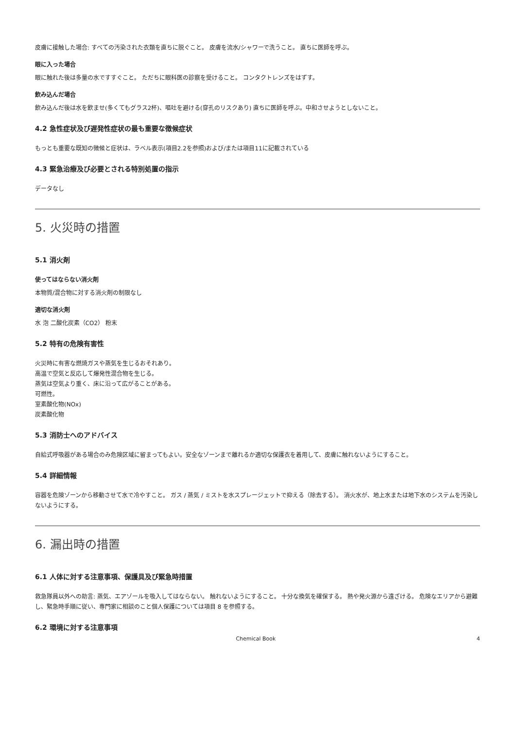皮膚に接触した場合: すべての汚染された衣類を直ちに脱ぐこと。 皮膚を流水/シャワーで洗うこと。 直ちに医師を呼ぶ。
眼に入った場合
眼に触れた後は多量の水ですすぐこと。 ただちに眼科医の診察を受けること。 コンタクトレンズをはずす。
飲み込んだ場合
飲み込んだ後は水を飲ませ(多くてもグラス2杯)、嘔吐を避ける(穿孔のリスクあり) 直ちに医師を呼ぶ。中和させようとしないこと。
4.2 急性症状及び遅発性症状の最も重要な徴候症状
もっとも重要な既知の徴候と症状は、ラベル表示(項目2.2を参照)および/または項目11に記載されている
4.3 緊急治療及び必要とされる特別処置の指示
データなし
5. 火災時の措置
5.1 消火剤
使ってはならない消火剤
本物質/混合物に対する消火剤の制限なし
適切な消火剤
水 泡 二酸化炭素（CO2） 粉末
5.2 特有の危険有害性
火災時に有害な燃焼ガスや蒸気を生じるおそれあり。
高温で空気と反応して爆発性混合物を生じる。
蒸気は空気より重く、床に沿って広がることがある。
可燃性。
室素酸化物(NOx)
炭素酸化物
5.3 消防士へのアドバイス
自給式呼吸器がある場合のみ危険区域に留まってもよい。安全なゾーンまで離れるか適切な保護衣を着用して、皮膚に触れないようにすること。
5.4 詳細情報
容器を危険ゾーンから移動させて水で冷やすこと。 ガス / 蒸気 / ミストを水スプレージェットで抑える（除去する）。 消火水が、地上水または地下水のシステムを汚染しないようにする。
6. 漏出時の措置
6.1 人体に対する注意事項、保護具及び緊急時措置
救急隊員以外への助言: 蒸気、エアゾールを吸入してはならない。 触れないようにすること。 十分な換気を確保する。 熱や発火源から遠ざける。 危険なエリアから避難し、緊急時手順に従い、専門家に相談のこと個人保護については項目 8 を参照する。
6.2 環境に対する注意事項
Chemical Book 4